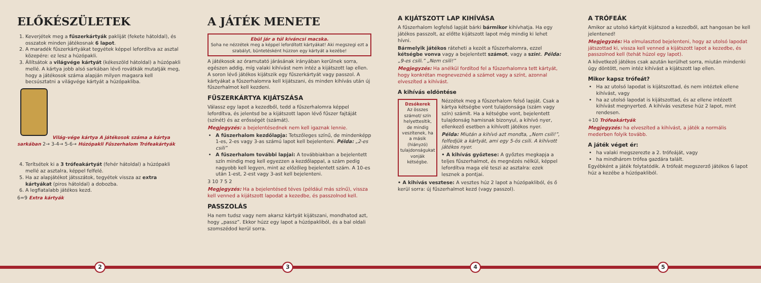ELŐKÉSZÜLETEK
1. Keverjétek meg a fűszerkártyák pakliját (fekete hátoldal), és osszatok minden játékosnak 6 lapot.
2. A maradék fűszerkártyákat tegyétek képpel lefordítva az asztal közepére: ez lesz a húzópakli.
3. Állítsátok a világvége kártyát (kékeszöld hátoldal) a húzópakli mellé. A kártya jobb alsó sarkában lévő rovátkák mutatják meg, hogy a játékosok száma alapján milyen magasra kell becsúsztatni a világvége kártyát a húzópakliba.
Világ-vége kártya A játékosok száma a kártya sarkában 2→ 3-4→ 5-6→ Húzópakli Fűszerhalom Trófeakártyák
4. Terítsétek ki a 3 trófeakártyát (fehér hátoldal) a húzópakli mellé az asztalra, képpel felfelé.
5. Ha az alapjátékot játsszátok, tegyétek vissza az extra kártyákat (piros hátoldal) a dobozba.
6. A legfiatalabb játékos kezd.
6=9 Extra kártyák
A JÁTÉK MENETE
Ebül jár a túl kíváncsi macska.
Soha ne nézzétek meg a képpel lefordított kártyákat! Aki megszegi ezt a szabályt, büntetésként húzzon egy kártyát a kezébe!
A játékosok az óramutató járásának irányában kerülnek sorra, egészen addig, míg valaki kihívást nem intéz a kijátszott lap ellen. A soron lévő játékos kijátszik egy fűszerkártyát vagy passzol. A kártyákat a fűszerhalomra kell kijátszani, és minden kihívás után új fűszerhalmot kell kezdeni.
FŰSZERKÁRTYA KIJÁTSZÁSA
Válassz egy lapot a kezedből, tedd a fűszerhalomra képpel lefordítva, és jelentsd be a kijátszott lapon lévő fűszer fajtáját (színét) és az erősségét (számát).
Megjegyzés: a bejelentésednek nem kell igaznak lennie.
A fűszerhalom kezdőlapja: Tetszőleges színű, de mindenképp 1-es, 2-es vagy 3-as számú lapot kell bejelenteni. Példa: „2-es csili”
A fűszerhalom további lapjai: A továbbiakban a bejelentett szín mindig meg kell egyezzen a kezdőlappal, a szám pedig nagyobb kell legyen, mint az előzőleg bejelentett szám. A 10-es után 1-est, 2-est vagy 3-ast kell bejelenteni.
3 10 7 5 2
Megjegyzés: Ha a bejelentésed téves (például más színű), vissza kell venned a kijátszott lapodat a kezedbe, és passzolnod kell.
PASSZOLÁS
Ha nem tudsz vagy nem akarsz kártyát kijátszani, mondhatod azt, hogy „passz”. Ekkor húzz egy lapot a húzópakliból, és a bal oldali szomszédod kerül sorra.
A KIJÁTSZOTT LAP KIHÍVÁSA
A fűszerhalom legfelső lapját bárki bármikor kihívhatja. Ha egy játékos passzolt, az előtte kijátszott lapot még mindig ki lehet hívni.
Bármelyik játékos ráteheti a kezét a fűszerhalomra, ezzel kétségbe vonva vagy a bejelentett számot, vagy a színt. Példa: „9-es csili.” „Nem csili!”
Megjegyzés: Ha anélkül fordítod fel a fűszerhalomra tett kártyát, hogy konkrétan megneveznéd a számot vagy a színt, azonnal elveszíted a kihívást.
A kihívás eldöntése
Dzsókerek
Az összes számot/ szín helyettesítik, de mindig veszítenek, ha a másik (hiányzó) tulajdonságukat vonják kétségbe.
Nézzétek meg a fűszerhalom felső lapját. Csak a kártya kétségbe vont tulajdonsága (szám vagy szín) számít. Ha a kétségbe vont, bejelentett tulajdonság hamisnak bizonyul, a kihívó nyer, ellenkező esetben a kihívott játékos nyer.
Példa: Miután a kihívó azt mondta, „Nem csili!”, felfedjük a kártyát, ami egy 5-ös csili. A kihívott játékos nyer.
• A kihívás győztese: A győztes megkapja a teljes fűszerhalmot, és megnézés nélkül, képpel lefordítva maga elé teszi az asztalra: ezek lesznek a pontjai.
• A kihívás vesztese: A vesztes húz 2 lapot a húzópakliból, és ő kerül sorra: új fűszerhalmot kezd (vagy passzol).
A TRÓFEÁK
Amikor az utolsó kártyát kijátszod a kezedből, azt hangosan be kell jelentened!
Megjegyzés: Ha elmulasztod bejelenteni, hogy az utolsó lapodat játszottad ki, vissza kell venned a kijátszott lapot a kezedbe, és passzolnod kell (tehát húzol egy lapot).
A következő játékos csak azután kerülhet sorra, miután mindenki úgy döntött, nem intéz kihívást a kijátszott lap ellen.
Mikor kapsz trófeát?
Ha az utolsó lapodat is kijátszottad, és nem intéztek ellene kihívást, vagy
ha az utolsó lapodat is kijátszottad, és az ellene intézett kihívást megnyerted. A kihívás vesztese húz 2 lapot, mint rendesen.
+10 Trófeakártyák
Megjegyzés: ha elveszíted a kihívást, a játék a normális mederben folyik tovább.
A játék véget ér:
ha valaki megszerezte a 2. trófeáját, vagy
ha mindhárom trófea gazdára talált.
Egyébként a játék folytatódik. A trófeát megszerző játékos 6 lapot húz a kezébe a húzópakliból.
2 3 4 5